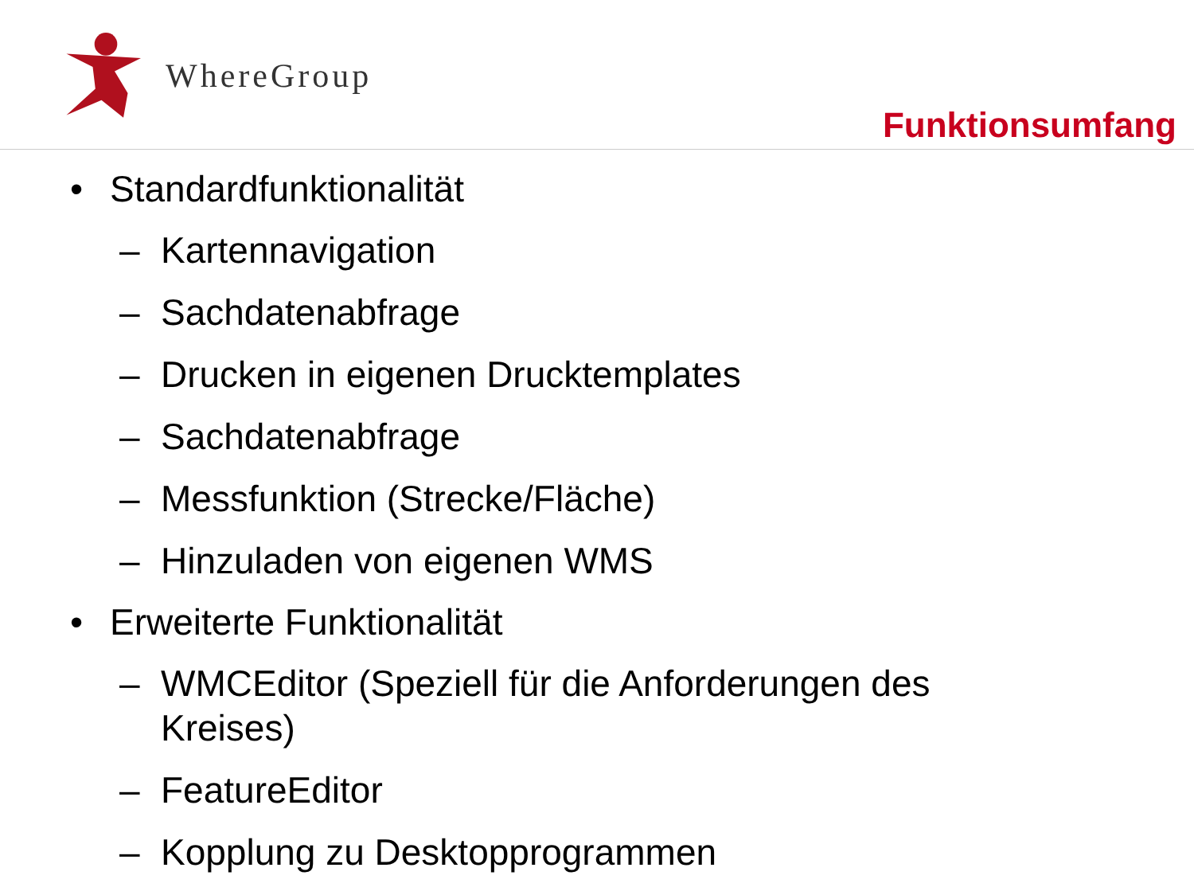WhereGroup
Funktionsumfang
• Standardfunktionalität
– Kartennavigation
– Sachdatenabfrage
– Drucken in eigenen Drucktemplates
– Sachdatenabfrage
– Messfunktion (Strecke/Fläche)
– Hinzuladen von eigenen WMS
• Erweiterte Funktionalität
– WMCEditor (Speziell für die Anforderungen des
Kreises)
– FeatureEditor
– Kopplung zu Desktopprogrammen